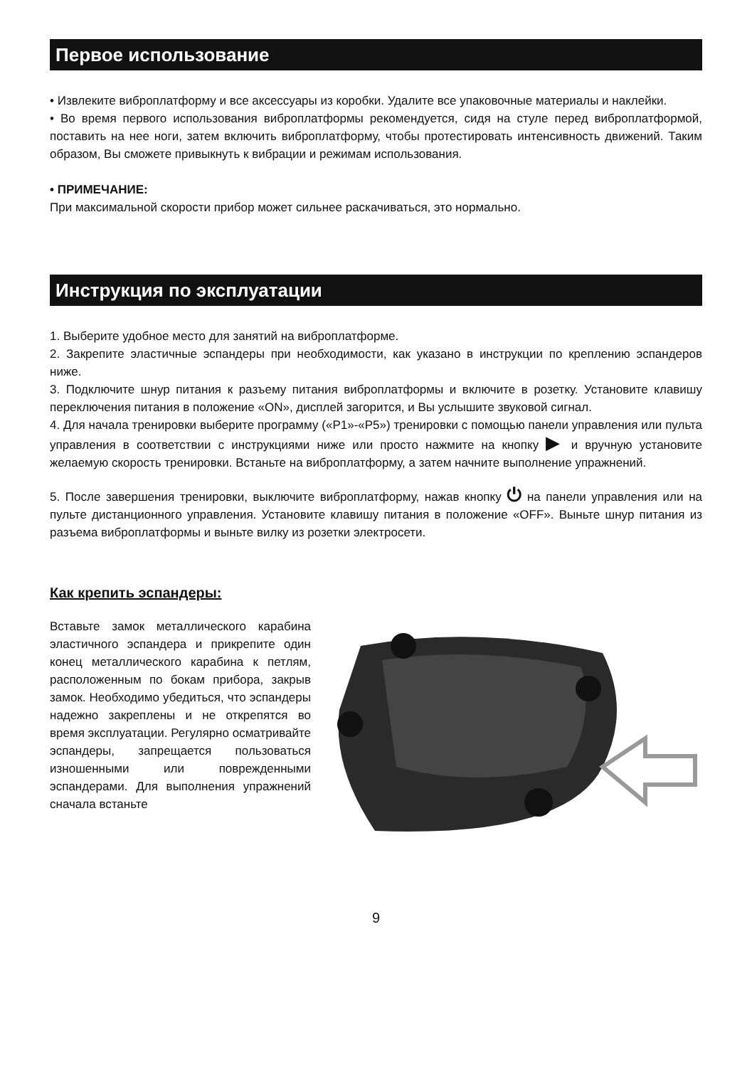Первое использование
• Извлеките виброплатформу и все аксессуары из коробки. Удалите все упаковочные материалы и наклейки.
• Во время первого использования виброплатформы рекомендуется, сидя на стуле перед виброплатформой, поставить на нее ноги, затем включить виброплатформу, чтобы протестировать интенсивность движений. Таким образом, Вы сможете привыкнуть к вибрации и режимам использования.
• ПРИМЕЧАНИЕ:
При максимальной скорости прибор может сильнее раскачиваться, это нормально.
Инструкция по эксплуатации
1. Выберите удобное место для занятий на виброплатформе.
2. Закрепите эластичные эспандеры при необходимости, как указано в инструкции по креплению эспандеров ниже.
3. Подключите шнур питания к разъему питания виброплатформы и включите в розетку. Установите клавишу переключения питания в положение «ON», дисплей загорится, и Вы услышите звуковой сигнал.
4. Для начала тренировки выберите программу («P1»-«P5») тренировки с помощью панели управления или пульта управления в соответствии с инструкциями ниже или просто нажмите на кнопку ▶ и вручную установите желаемую скорость тренировки. Встаньте на виброплатформу, а затем начните выполнение упражнений.
5. После завершения тренировки, выключите виброплатформу, нажав кнопку ⏻ на панели управления или на пульте дистанционного управления. Установите клавишу питания в положение «OFF». Выньте шнур питания из разъема виброплатформы и выньте вилку из розетки электросети.
Как крепить эспандеры:
Вставьте замок металлического карабина эластичного эспандера и прикрепите один конец металлического карабина к петлям, расположенным по бокам прибора, закрыв замок. Необходимо убедиться, что эспандеры надежно закреплены и не открепятся во время эксплуатации. Регулярно осматривайте эспандеры, запрещается пользоваться изношенными или поврежденными эспандерами. Для выполнения упражнений сначала встаньте
9